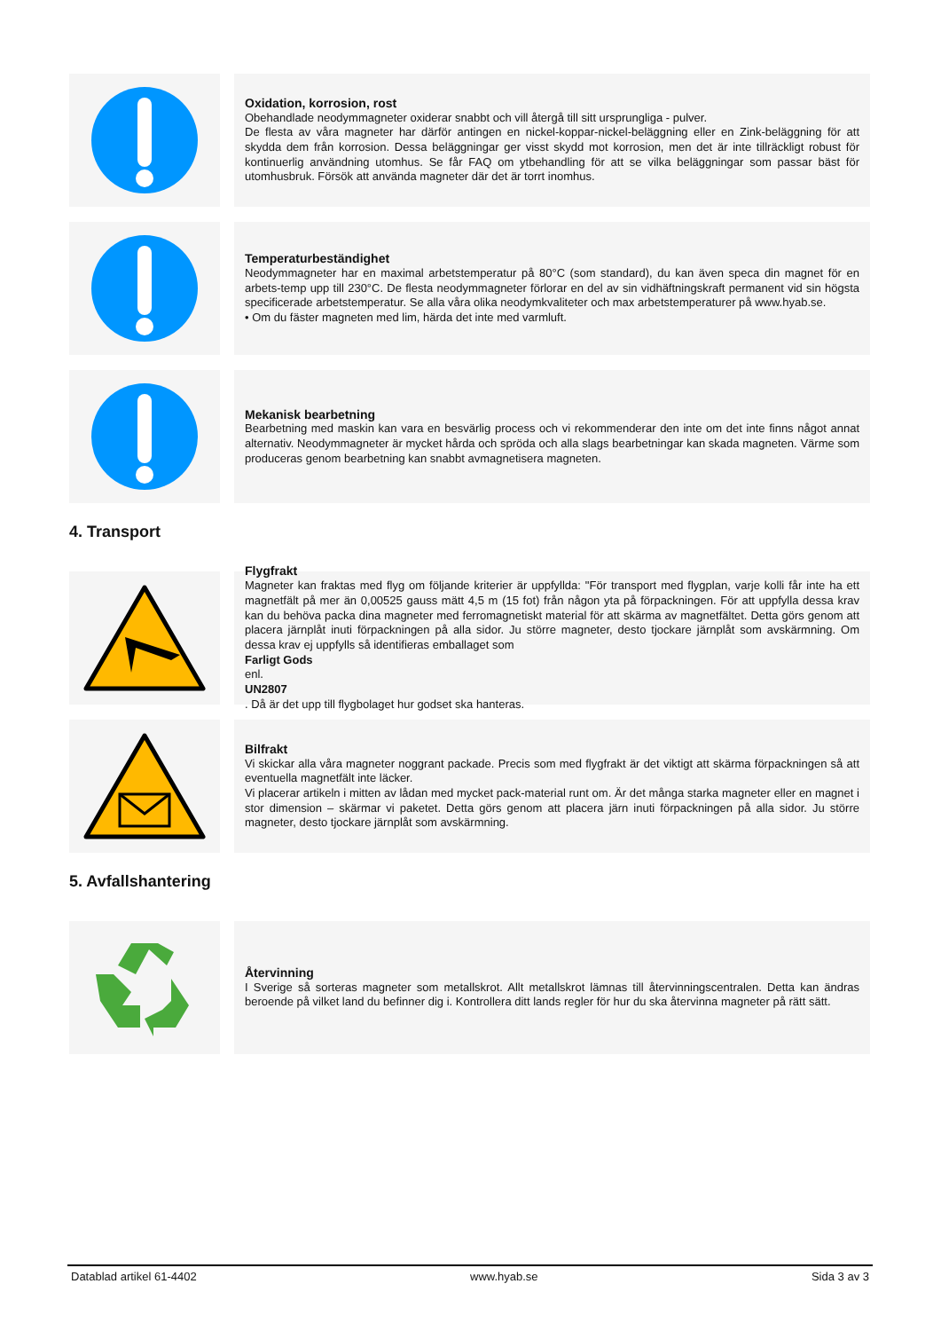Oxidation, korrosion, rost
Obehandlade neodymmagneter oxiderar snabbt och vill återgå till sitt ursprungliga - pulver.
De flesta av våra magneter har därför antingen en nickel-koppar-nickel-beläggning eller en Zink-beläggning för att skydda dem från korrosion. Dessa beläggningar ger visst skydd mot korrosion, men det är inte tillräckligt robust för kontinuerlig användning utomhus. Se får FAQ om ytbehandling för att se vilka beläggningar som passar bäst för utomhusbruk. Försök att använda magneter där det är torrt inomhus.
Temperaturbeständighet
Neodymmagneter har en maximal arbetstemperatur på 80°C (som standard), du kan även speca din magnet för en arbets-temp upp till 230°C. De flesta neodymmagneter förlorar en del av sin vidhäftningskraft permanent vid sin högsta specificerade arbetstemperatur. Se alla våra olika neodymkvaliteter och max arbetstemperaturer på www.hyab.se.
• Om du fäster magneten med lim, härda det inte med varmluft.
Mekanisk bearbetning
Bearbetning med maskin kan vara en besvärlig process och vi rekommenderar den inte om det inte finns något annat alternativ. Neodymmagneter är mycket hårda och spröda och alla slags bearbetningar kan skada magneten. Värme som produceras genom bearbetning kan snabbt avmagnetisera magneten.
4. Transport
Flygfrakt
Magneter kan fraktas med flyg om följande kriterier är uppfyllda: "För transport med flygplan, varje kolli får inte ha ett magnetfält på mer än 0,00525 gauss mätt 4,5 m (15 fot) från någon yta på förpackningen. För att uppfylla dessa krav kan du behöva packa dina magneter med ferromagnetiskt material för att skärma av magnetfältet. Detta görs genom att placera järnplåt inuti förpackningen på alla sidor. Ju större magneter, desto tjockare järnplåt som avskärmning. Om dessa krav ej uppfylls så identifieras emballaget som
Farligt Gods
enl.
UN2807. Då är det upp till flygbolaget hur godset ska hanteras.
Bilfrakt
Vi skickar alla våra magneter noggrant packade. Precis som med flygfrakt är det viktigt att skärma förpackningen så att eventuella magnetfält inte läcker.
Vi placerar artikeln i mitten av lådan med mycket pack-material runt om. Är det många starka magneter eller en magnet i stor dimension – skärmar vi paketet. Detta görs genom att placera järn inuti förpackningen på alla sidor. Ju större magneter, desto tjockare järnplåt som avskärmning.
5. Avfallshantering
Återvinning
I Sverige så sorteras magneter som metallskrot. Allt metallskrot lämnas till återvinningscentralen. Detta kan ändras beroende på vilket land du befinner dig i. Kontrollera ditt lands regler för hur du ska återvinna magneter på rätt sätt.
Datablad artikel 61-4402 www.hyab.se Sida 3 av 3